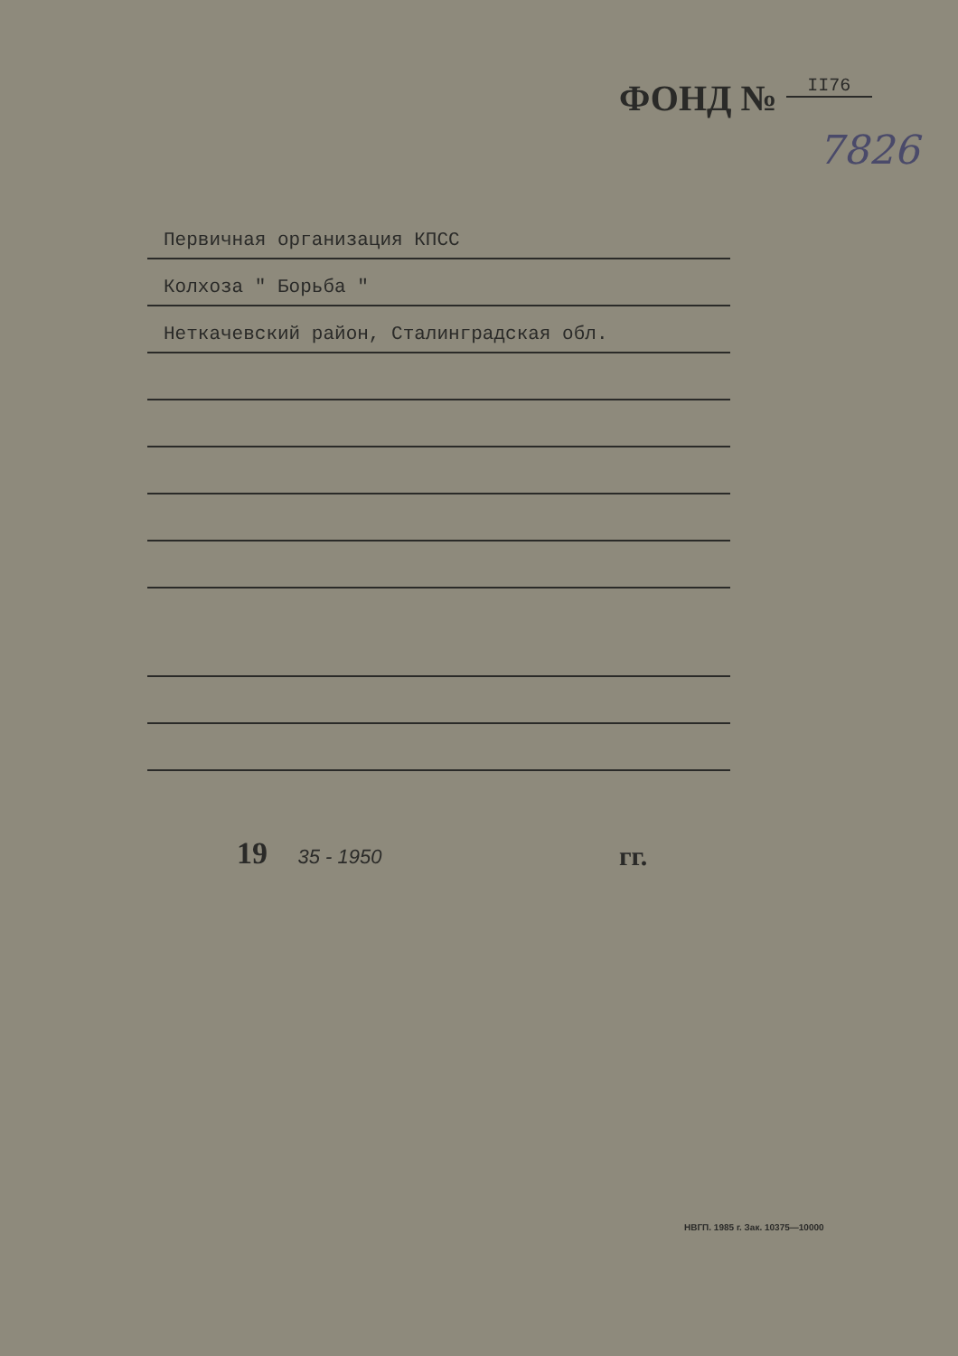ФОНД № II76
7826
Первичная организация КПСС
Колхоза " Борьба "
Неткачевский район, Сталинградская обл.
19 35 - 1950 гг.
НВГП. 1985 г. Зак. 10375—10000